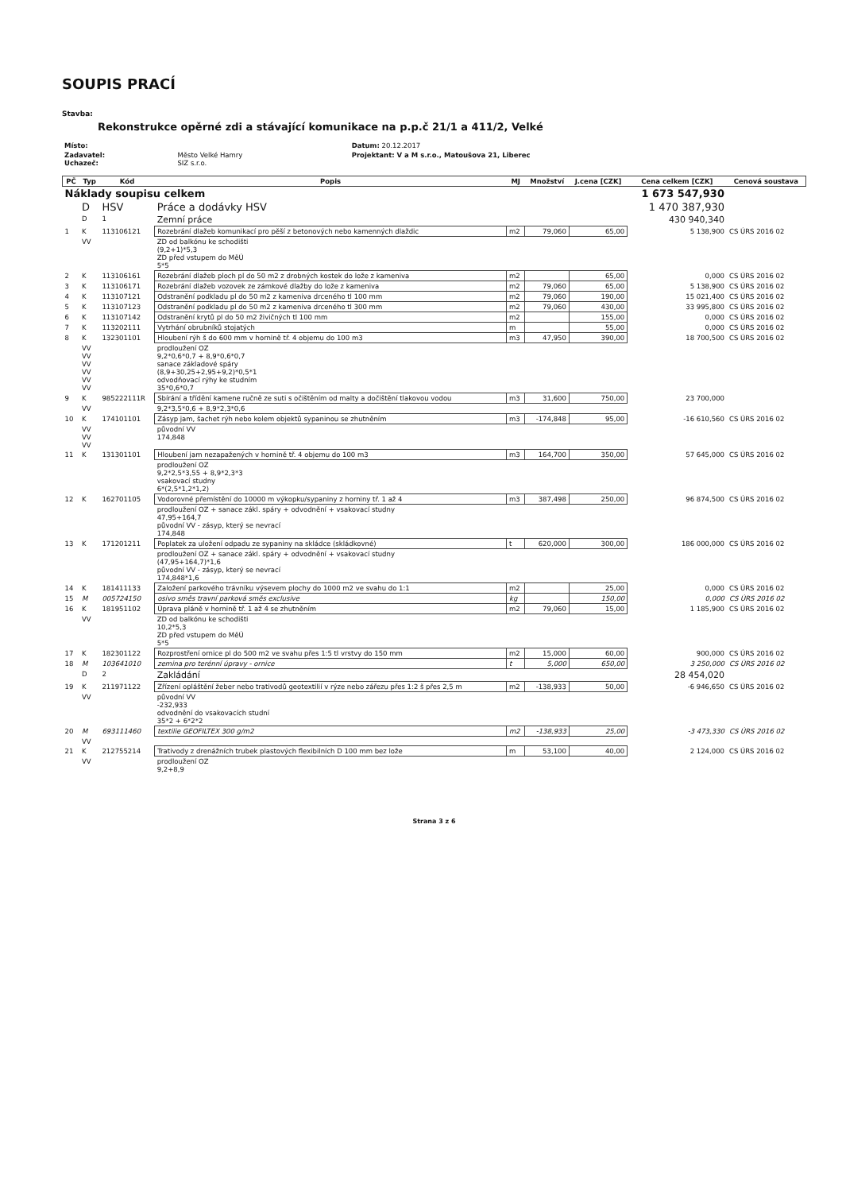SOUPIS PRACÍ
Stavba:
Rekonstrukce opěrné zdi a stávající komunikace na p.p.č 21/1 a 411/2, Velké
| Místo: | | Datum: 20.12.2017 |
| Zadavatel: Uchazeč: | Město Velké Hamry SIZ s.r.o. | Projektant: V a M s.r.o., Matoušova 21, Liberec |
| PČ | Typ | Kód | Popis | MJ | Množství | J.cena [CZK] | Cena celkem [CZK] | Cenová soustava |
| --- | --- | --- | --- | --- | --- | --- | --- | --- |
| Náklady soupisu celkem | | | | | | | 1 673 547,930 | |
| | D | HSV | Práce a dodávky HSV | | | | 1 470 387,930 | |
| | D | 1 | Zemní práce | | | | 430 940,340 | |
| 1 | K | 113106121 | Rozebrání dlažeb komunikací pro pěší z betonových nebo kamenných dlaždic | m2 | 79,060 | 65,00 | 5 138,900 | CS ÚRS 2016 02 |
| | VV | | ZD od balkónu ke schodišti (9,2+1)*5,3 ZD před vstupem do MěÚ 5*5 | | | | | |
| 2 | K | 113106161 | Rozebrání dlažeb ploch pl do 50 m2 z drobných kostek do lože z kameniva | m2 | | 65,00 | 0,000 | CS ÚRS 2016 02 |
| 3 | K | 113106171 | Rozebrání dlažeb vozovek ze zámkové dlažby do lože z kameniva | m2 | 79,060 | 65,00 | 5 138,900 | CS ÚRS 2016 02 |
| 4 | K | 113107121 | Odstranění podkladu pl do 50 m2 z kameniva drceného tl 100 mm | m2 | 79,060 | 190,00 | 15 021,400 | CS ÚRS 2016 02 |
| 5 | K | 113107123 | Odstranění podkladu pl do 50 m2 z kameniva drceného tl 300 mm | m2 | 79,060 | 430,00 | 33 995,800 | CS ÚRS 2016 02 |
| 6 | K | 113107142 | Odstranění krytů pl do 50 m2 živičných tl 100 mm | m2 | | 155,00 | 0,000 | CS ÚRS 2016 02 |
| 7 | K | 113202111 | Vytrhání obrubníků stojatých | m | | 55,00 | 0,000 | CS ÚRS 2016 02 |
| 8 | K | 132301101 | Hloubení rýh š do 600 mm v hornině tř. 4 objemu do 100 m3 | m3 | 47,950 | 390,00 | 18 700,500 | CS ÚRS 2016 02 |
| | VV VV VV VV VV VV | | prodloužení OZ 9,2*0,6*0,7 + 8,9*0,6*0,7 sanace základové spáry (8,9+30,25+2,95+9,2)*0,5*1 odvodňovací rýhy ke studním 35*0,6*0,7 | | | | | |
| 9 | K | 985222111R | Sbírání a třídění kamene ručně ze suti s očištěním od malty a dočištění tlakovou vodou | m3 | 31,600 | 750,00 | 23 700,000 | |
| | VV | | 9,2*3,5*0,6 + 8,9*2,3*0,6 | | | | | |
| 10 | K | 174101101 | Zásyp jam, šachet rýh nebo kolem objektů sypaninou se zhutněním | m3 | -174,848 | 95,00 | -16 610,560 | CS ÚRS 2016 02 |
| | VV VV VV | | původní VV 174,848 | | | | | |
| 11 | K | 131301101 | Hloubení jam nezapažených v hornině tř. 4 objemu do 100 m3 | m3 | 164,700 | 350,00 | 57 645,000 | CS ÚRS 2016 02 |
| | | | prodloužení OZ 9,2*2,5*3,55 + 8,9*2,3*3 vsakovací studny 6*(2,5*1,2*1,2) | | | | | |
| 12 | K | 162701105 | Vodorovné přemístění do 10000 m výkopku/sypaniny z horniny tř. 1 až 4 | m3 | 387,498 | 250,00 | 96 874,500 | CS ÚRS 2016 02 |
| | | | prodloužení OZ + sanace zákl. spáry + odvodnění + vsakovací studny 47,95+164,7 původní VV - zásyp, který se nevrací 174,848 | | | | | |
| 13 | K | 171201211 | Poplatek za uložení odpadu ze sypaniny na skládce (skládkovné) | t | 620,000 | 300,00 | 186 000,000 | CS ÚRS 2016 02 |
| | | | prodloužení OZ + sanace zákl. spáry + odvodnění + vsakovací studny (47,95+164,7)*1,6 původní VV - zásyp, který se nevrací 174,848*1,6 | | | | | |
| 14 | K | 181411133 | Založení parkového trávníku výsevem plochy do 1000 m2 ve svahu do 1:1 | m2 | | 25,00 | 0,000 | CS ÚRS 2016 02 |
| 15 | M | 005724150 | osivo směs travní parková směs exclusive | kg | | 150,00 | 0,000 | CS ÚRS 2016 02 |
| 16 | K | 181951102 | Úprava pláně v hornině tř. 1 až 4 se zhutněním | m2 | 79,060 | 15,00 | 1 185,900 | CS ÚRS 2016 02 |
| | VV | | ZD od balkónu ke schodišti 10,2*5,3 ZD před vstupem do MěÚ 5*5 | | | | | |
| 17 | K | 182301122 | Rozprostření ornice pl do 500 m2 ve svahu přes 1:5 tl vrstvy do 150 mm | m2 | 15,000 | 60,00 | 900,000 | CS ÚRS 2016 02 |
| 18 | M | 103641010 | zemina pro terénní úpravy - ornice | t | 5,000 | 650,00 | 3 250,000 | CS ÚRS 2016 02 |
| | D | 2 | Zakládání | | | | 28 454,020 | |
| 19 | K | 211971122 | Zřízení opláštění žeber nebo trativodů geotextilií v rýze nebo zářezu přes 1:2 š přes 2,5 m | m2 | -138,933 | 50,00 | -6 946,650 | CS ÚRS 2016 02 |
| | VV | | původní VV -232,933 odvodnění do vsakovacích studní 35*2 + 6*2*2 | | | | | |
| 20 | M | 693111460 | textilie GEOFILTEX 300 g/m2 | m2 | -138,933 | 25,00 | -3 473,330 | CS ÚRS 2016 02 |
| | VV | | | | | | | |
| 21 | K | 212755214 | Trativody z drenážních trubek plastových flexibilních D 100 mm bez lože | m | 53,100 | 40,00 | 2 124,000 | CS ÚRS 2016 02 |
| | VV | | prodloužení OZ 9,2+8,9 | | | | | |
Strana 3 z 6